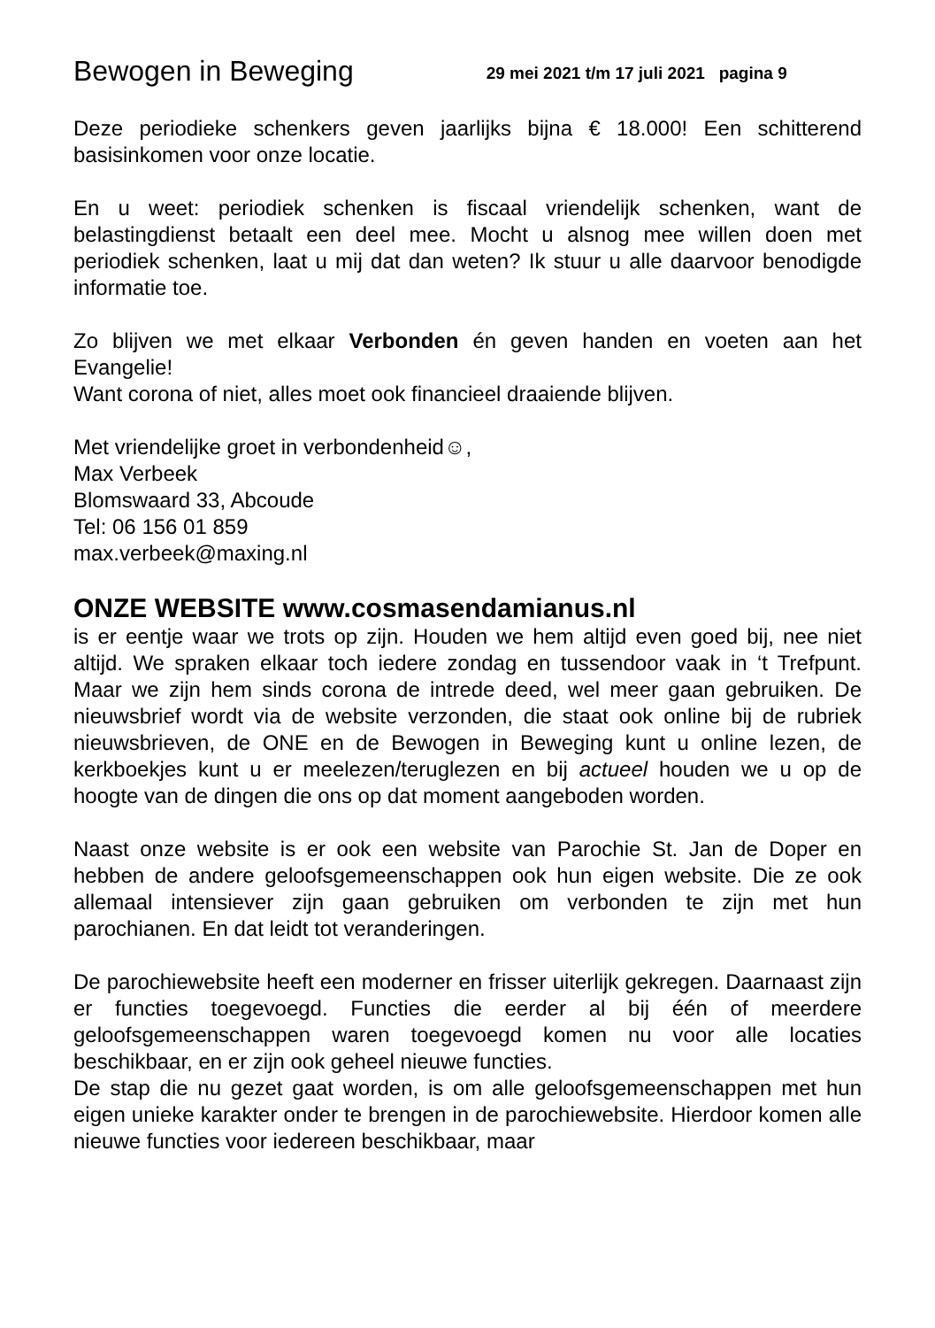Bewogen in Beweging 29 mei 2021 t/m 17 juli 2021 pagina 9
Deze periodieke schenkers geven jaarlijks bijna € 18.000! Een schitterend basisinkomen voor onze locatie.
En u weet: periodiek schenken is fiscaal vriendelijk schenken, want de belastingdienst betaalt een deel mee. Mocht u alsnog mee willen doen met periodiek schenken, laat u mij dat dan weten? Ik stuur u alle daarvoor benodigde informatie toe.
Zo blijven we met elkaar Verbonden én geven handen en voeten aan het Evangelie!
Want corona of niet, alles moet ook financieel draaiende blijven.
Met vriendelijke groet in verbondenheid☺,
Max Verbeek
Blomswaard 33, Abcoude
Tel: 06 156 01 859
max.verbeek@maxing.nl
ONZE WEBSITE www.cosmasendamianus.nl
is er eentje waar we trots op zijn. Houden we hem altijd even goed bij, nee niet altijd. We spraken elkaar toch iedere zondag en tussendoor vaak in ‘t Trefpunt. Maar we zijn hem sinds corona de intrede deed, wel meer gaan gebruiken. De nieuwsbrief wordt via de website verzonden, die staat ook online bij de rubriek nieuwsbrieven, de ONE en de Bewogen in Beweging kunt u online lezen, de kerkboekjes kunt u er meelezen/teruglezen en bij actueel houden we u op de hoogte van de dingen die ons op dat moment aangeboden worden.
Naast onze website is er ook een website van Parochie St. Jan de Doper en hebben de andere geloofsgemeenschappen ook hun eigen website. Die ze ook allemaal intensiever zijn gaan gebruiken om verbonden te zijn met hun parochianen. En dat leidt tot veranderingen.
De parochiewebsite heeft een moderner en frisser uiterlijk gekregen. Daarnaast zijn er functies toegevoegd. Functies die eerder al bij één of meerdere geloofsgemeenschappen waren toegevoegd komen nu voor alle locaties beschikbaar, en er zijn ook geheel nieuwe functies.
De stap die nu gezet gaat worden, is om alle geloofsgemeenschappen met hun eigen unieke karakter onder te brengen in de parochiewebsite. Hierdoor komen alle nieuwe functies voor iedereen beschikbaar, maar